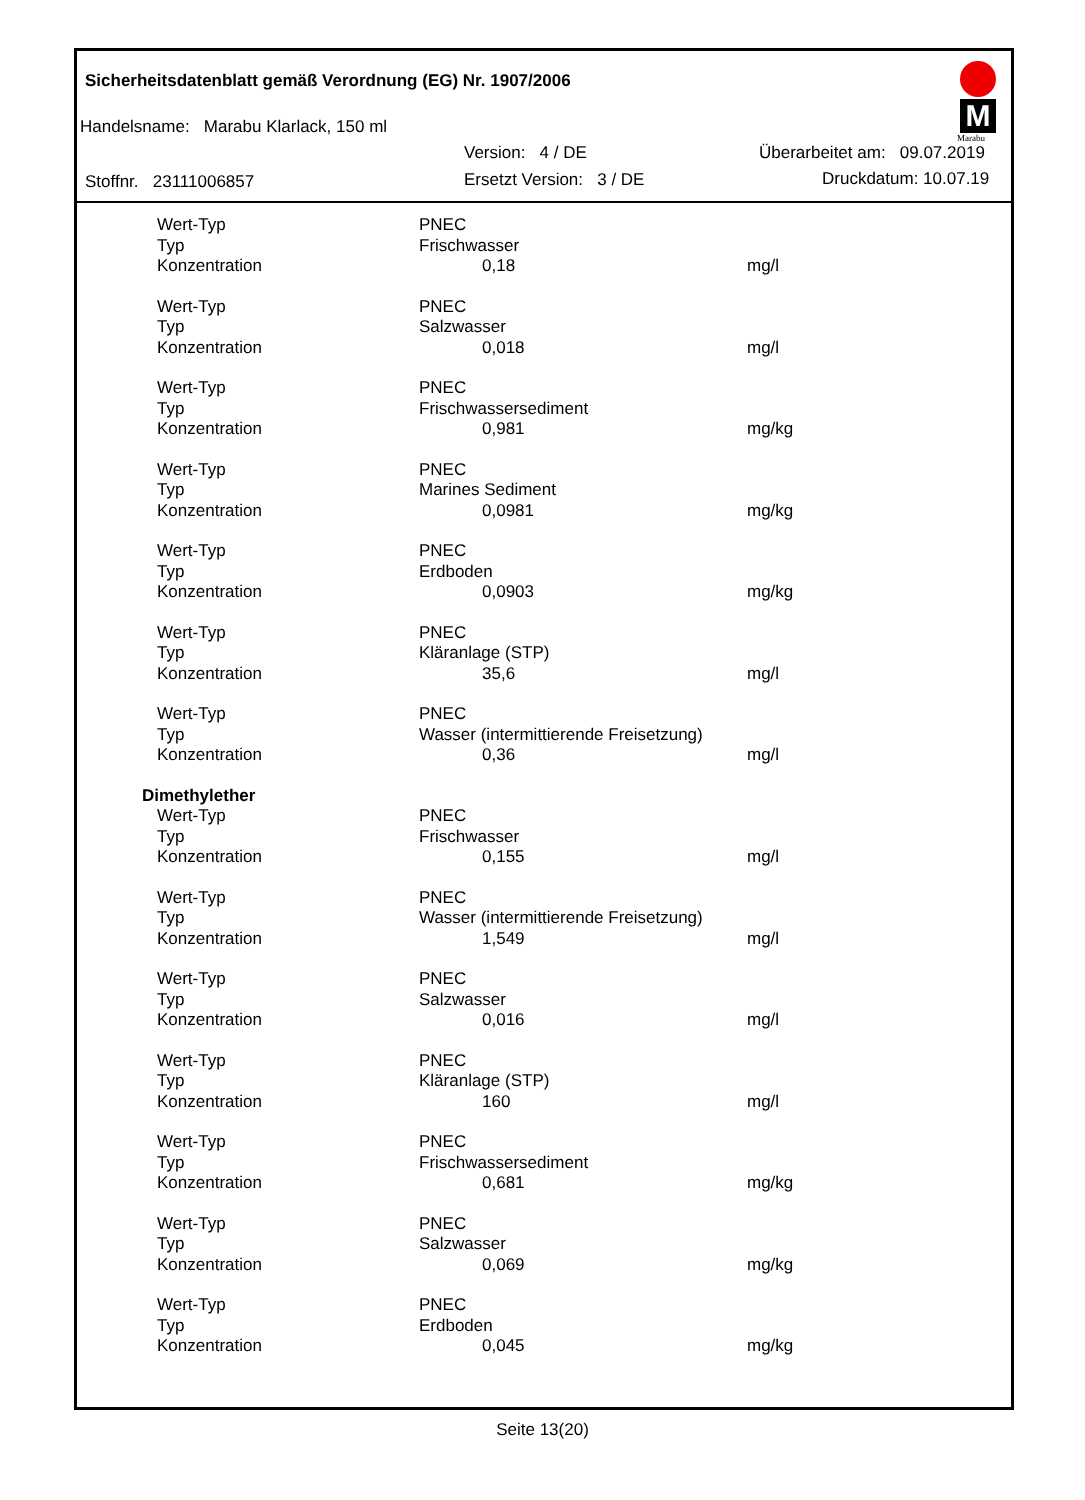Sicherheitsdatenblatt gemäß Verordnung (EG) Nr. 1907/2006
Handelsname: Marabu Klarlack, 150 ml
Version: 4 / DE Überarbeitet am: 09.07.2019
Stoffnr. 23111006857 Ersetzt Version: 3 / DE Druckdatum: 10.07.19
M
Marabu
| Wert-Typ | PNEC | | |
| Typ | Frischwasser | | |
| Konzentration | | 0,18 | mg/l |
| Wert-Typ | PNEC | | |
| Typ | Salzwasser | | |
| Konzentration | | 0,018 | mg/l |
| Wert-Typ | PNEC | | |
| Typ | Frischwassersediment | | |
| Konzentration | | 0,981 | mg/kg |
| Wert-Typ | PNEC | | |
| Typ | Marines Sediment | | |
| Konzentration | | 0,0981 | mg/kg |
| Wert-Typ | PNEC | | |
| Typ | Erdboden | | |
| Konzentration | | 0,0903 | mg/kg |
| Wert-Typ | PNEC | | |
| Typ | Kläranlage (STP) | | |
| Konzentration | | 35,6 | mg/l |
| Wert-Typ | PNEC | | |
| Typ | Wasser (intermittierende Freisetzung) | | |
| Konzentration | | 0,36 | mg/l |
| Dimethylether | | | |
| Wert-Typ | PNEC | | |
| Typ | Frischwasser | | |
| Konzentration | | 0,155 | mg/l |
| Wert-Typ | PNEC | | |
| Typ | Wasser (intermittierende Freisetzung) | | |
| Konzentration | | 1,549 | mg/l |
| Wert-Typ | PNEC | | |
| Typ | Salzwasser | | |
| Konzentration | | 0,016 | mg/l |
| Wert-Typ | PNEC | | |
| Typ | Kläranlage (STP) | | |
| Konzentration | | 160 | mg/l |
| Wert-Typ | PNEC | | |
| Typ | Frischwassersediment | | |
| Konzentration | | 0,681 | mg/kg |
| Wert-Typ | PNEC | | |
| Typ | Salzwasser | | |
| Konzentration | | 0,069 | mg/kg |
| Wert-Typ | PNEC | | |
| Typ | Erdboden | | |
| Konzentration | | 0,045 | mg/kg |
Seite 13(20)